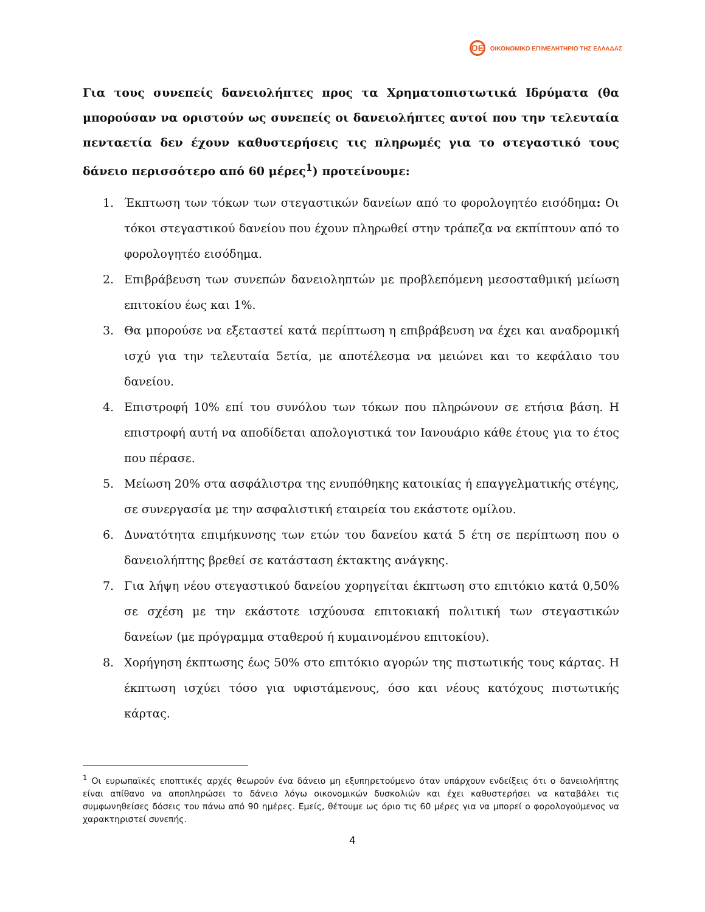ΟΕ
ΟΙΚΟΝΟΜΙΚΟ ΕΠΙΜΕΛΗΤΗΡΙΟ ΤΗΣ ΕΛΛΑΔΑΣ
Για τους συνεπείς δανειολήπτες προς τα Χρηματοπιστωτικά Ιδρύματα (θα μπορούσαν να οριστούν ως συνεπείς οι δανειολήπτες αυτοί που την τελευταία πενταετία δεν έχουν καθυστερήσεις τις πληρωμές για το στεγαστικό τους δάνειο περισσότερο από 60 μέρες<sup>1</sup>) προτείνουμε:
1. Έκπτωση των τόκων των στεγαστικών δανείων από το φορολογητέο εισόδημα: Οι τόκοι στεγαστικού δανείου που έχουν πληρωθεί στην τράπεζα να εκπίπτουν από το φορολογητέο εισόδημα.
2. Επιβράβευση των συνεπών δανειοληπτών με προβλεπόμενη μεσοσταθμική μείωση επιτοκίου έως και 1%.
3. Θα μπορούσε να εξεταστεί κατά περίπτωση η επιβράβευση να έχει και αναδρομική ισχύ για την τελευταία 5ετία, με αποτέλεσμα να μειώνει και το κεφάλαιο του δανείου.
4. Επιστροφή 10% επί του συνόλου των τόκων που πληρώνουν σε ετήσια βάση. Η επιστροφή αυτή να αποδίδεται απολογιστικά τον Ιανουάριο κάθε έτους για το έτος που πέρασε.
5. Μείωση 20% στα ασφάλιστρα της ενυπόθηκης κατοικίας ή επαγγελματικής στέγης, σε συνεργασία με την ασφαλιστική εταιρεία του εκάστοτε ομίλου.
6. Δυνατότητα επιμήκυνσης των ετών του δανείου κατά 5 έτη σε περίπτωση που ο δανειολήπτης βρεθεί σε κατάσταση έκτακτης ανάγκης.
7. Για λήψη νέου στεγαστικού δανείου χορηγείται έκπτωση στο επιτόκιο κατά 0,50% σε σχέση με την εκάστοτε ισχύουσα επιτοκιακή πολιτική των στεγαστικών δανείων (με πρόγραμμα σταθερού ή κυμαινομένου επιτοκίου).
8. Χορήγηση έκπτωσης έως 50% στο επιτόκιο αγορών της πιστωτικής τους κάρτας. Η έκπτωση ισχύει τόσο για υφιστάμενους, όσο και νέους κατόχους πιστωτικής κάρτας.
<sup>1</sup> Οι ευρωπαϊκές εποπτικές αρχές θεωρούν ένα δάνειο μη εξυπηρετούμενο όταν υπάρχουν ενδείξεις ότι ο δανειολήπτης είναι απίθανο να αποπληρώσει το δάνειο λόγω οικονομικών δυσκολιών και έχει καθυστερήσει να καταβάλει τις συμφωνηθείσες δόσεις του πάνω από 90 ημέρες. Εμείς, θέτουμε ως όριο τις 60 μέρες για να μπορεί ο φορολογούμενος να χαρακτηριστεί συνεπής.
4